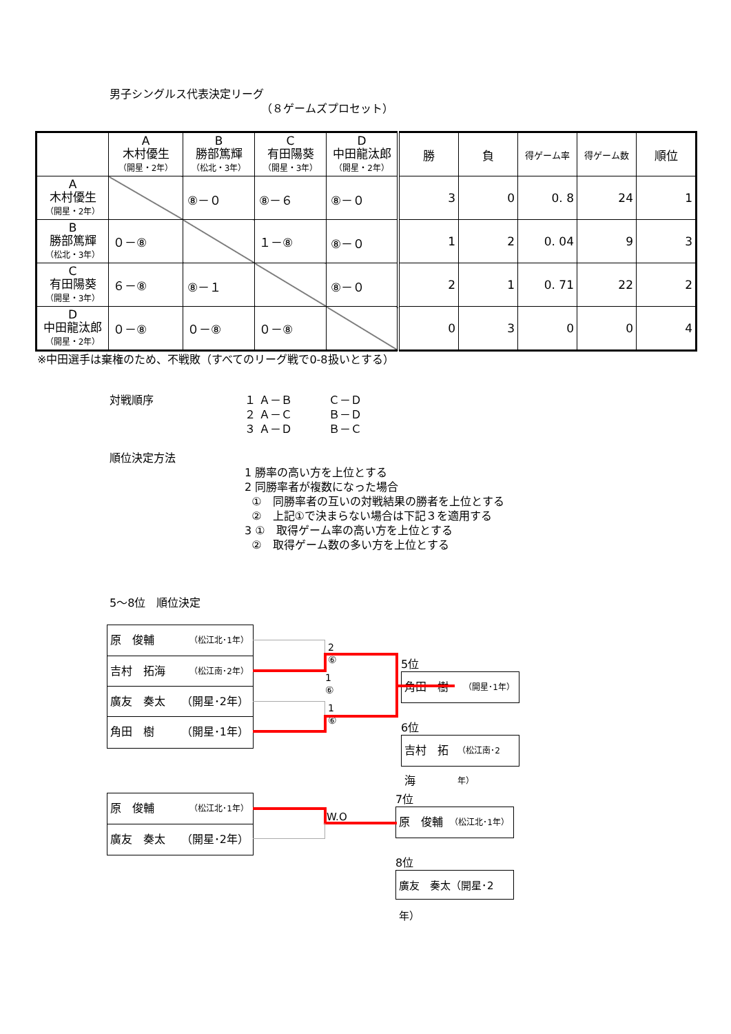男子シングルス代表決定リーグ
（８ゲームズプロセット）
| | A 木村優生 （開星・2年） | B 勝部篤輝 （松北・3年） | C 有田陽葵 （開星・3年） | D 中田龍汰郎 （開星・2年） | 勝 | 負 | 得ゲーム率 | 得ゲーム数 | 順位 |
| --- | --- | --- | --- | --- | --- | --- | --- | --- | --- |
| A 木村優生 （開星・2年） | | ⑧－０ | ⑧－６ | ⑧－０ | 3 | 0 | 0. 8 | 24 | 1 |
| B 勝部篤輝 （松北・3年） | ０－⑧ | | １－⑧ | ⑧－０ | 1 | 2 | 0. 04 | 9 | 3 |
| C 有田陽葵 （開星・3年） | ６－⑧ | ⑧－１ | | ⑧－０ | 2 | 1 | 0. 71 | 22 | 2 |
| D 中田龍汰郎 （開星・2年） | ０－⑧ | ０－⑧ | ０－⑧ | | 0 | 3 | 0 | 0 | 4 |
※中田選手は棄権のため、不戦敗（すべてのリーグ戦で0-8扱いとする）
対戦順序 １ Ａ－Ｂ
２ Ａ－Ｃ
３ Ａ－Ｄ
Ｃ－Ｄ
Ｂ－Ｄ
Ｂ－Ｃ
順位決定方法
1 勝率の高い方を上位とする
2 同勝率者が複数になった場合
①　同勝率者の互いの対戦結果の勝者を上位とする
②　上記①で決まらない場合は下記３を適用する
3 ①　取得ゲーム率の高い方を上位とする
②　取得ゲーム数の多い方を上位とする
5～8位　順位決定
原　俊輔 （松江北･1年）
吉村　拓海 （松江南･2年）
廣友　奏太 （開星･2年）
角田　樹 （開星･1年）
2
⑥
1
⑥
1
⑥
5位
角田　樹 （開星･1年）
6位
吉村　拓海 （松江南･2年）
原　俊輔 （松江北･1年）
廣友　奏太 （開星･2年）
W.O
7位
原　俊輔 （松江北･1年）
8位
廣友　奏太（開星･2年）